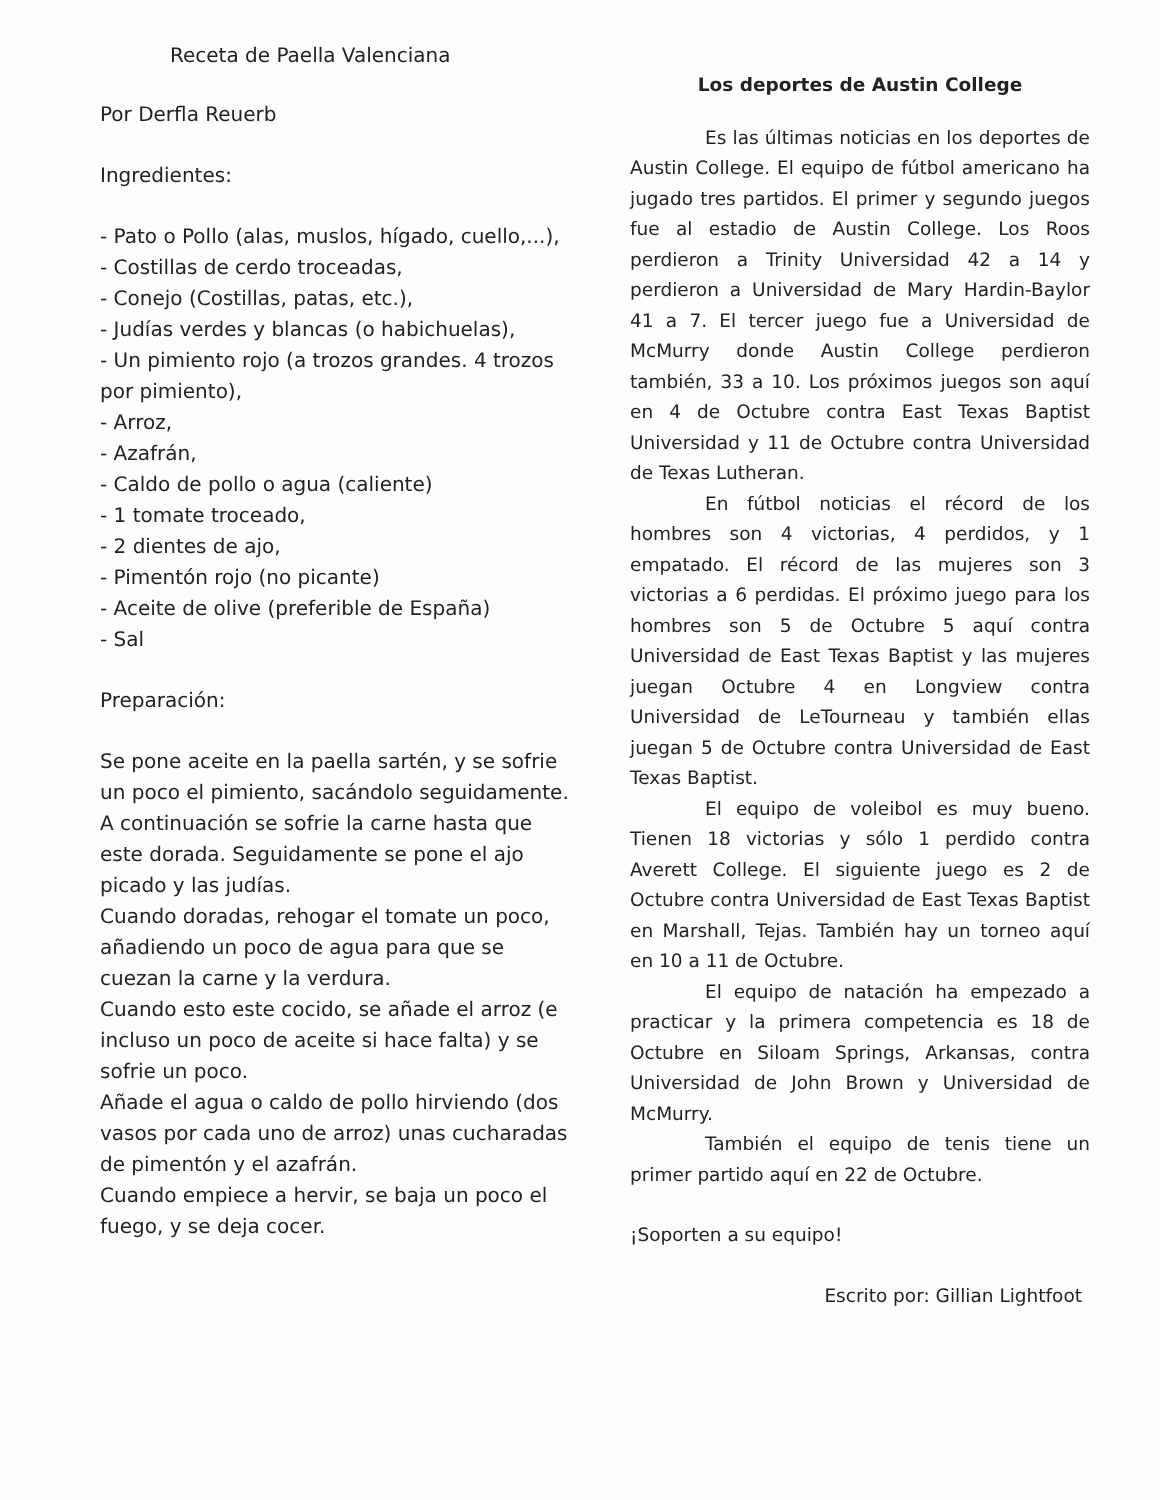Receta de Paella Valenciana
Por Derfla Reuerb
Ingredientes:
- Pato o Pollo (alas, muslos, hígado, cuello,...),
- Costillas de cerdo troceadas,
- Conejo (Costillas, patas, etc.),
- Judías verdes y blancas (o habichuelas),
- Un pimiento rojo (a trozos grandes. 4 trozos por pimiento),
- Arroz,
- Azafrán,
- Caldo de pollo o agua (caliente)
- 1 tomate troceado,
- 2 dientes de ajo,
- Pimentón rojo (no picante)
- Aceite de olive (preferible de España)
- Sal
Preparación:
Se pone aceite en la paella sartén, y se sofrie un poco el pimiento, sacándolo seguidamente.
A continuación se sofrie la carne hasta que este dorada. Seguidamente se pone el ajo picado y las judías.
Cuando doradas, rehogar el tomate un poco, añadiendo un poco de agua para que se cuezan la carne y la verdura.
Cuando esto este cocido, se añade el arroz (e incluso un poco de aceite si hace falta) y se sofrie un poco.
Añade el agua o caldo de pollo hirviendo (dos vasos por cada uno de arroz) unas cucharadas de pimentón y el azafrán.
Cuando empiece a hervir, se baja un poco el fuego, y se deja cocer.
Los deportes de Austin College
Es las últimas noticias en los deportes de Austin College. El equipo de fútbol americano ha jugado tres partidos. El primer y segundo juegos fue al estadio de Austin College. Los Roos perdieron a Trinity Universidad 42 a 14 y perdieron a Universidad de Mary Hardin-Baylor 41 a 7. El tercer juego fue a Universidad de McMurry donde Austin College perdieron también, 33 a 10. Los próximos juegos son aquí en 4 de Octubre contra East Texas Baptist Universidad y 11 de Octubre contra Universidad de Texas Lutheran.
En fútbol noticias el récord de los hombres son 4 victorias, 4 perdidos, y 1 empatado. El récord de las mujeres son 3 victorias a 6 perdidas. El próximo juego para los hombres son 5 de Octubre 5 aquí contra Universidad de East Texas Baptist y las mujeres juegan Octubre 4 en Longview contra Universidad de LeTourneau y también ellas juegan 5 de Octubre contra Universidad de East Texas Baptist.
El equipo de voleibol es muy bueno. Tienen 18 victorias y sólo 1 perdido contra Averett College. El siguiente juego es 2 de Octubre contra Universidad de East Texas Baptist en Marshall, Tejas. También hay un torneo aquí en 10 a 11 de Octubre.
El equipo de natación ha empezado a practicar y la primera competencia es 18 de Octubre en Siloam Springs, Arkansas, contra Universidad de John Brown y Universidad de McMurry.
También el equipo de tenis tiene un primer partido aquí en 22 de Octubre.
¡Soporten a su equipo!
Escrito por: Gillian Lightfoot